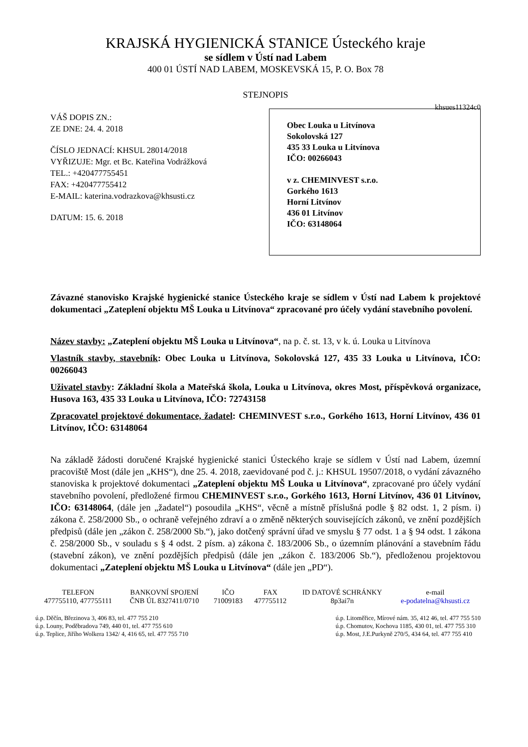KRAJSKÁ HYGIENICKÁ STANICE Ústeckého kraje
se sídlem v Ústí nad Labem
400 01 ÚSTÍ NAD LABEM, MOSKEVSKÁ 15, P. O. Box 78
STEJNOPIS
khsues11324c0
VÁŠ DOPIS ZN.:
ZE DNE: 24. 4. 2018
ČÍSLO JEDNACÍ: KHSUL 28014/2018
VYŘIZUJE: Mgr. et Bc. Kateřina Vodrážková
TEL.: +420477755451
FAX: +420477755412
E-MAIL: katerina.vodrazkova@khsusti.cz
DATUM: 15. 6. 2018
Obec Louka u Litvínova
Sokolovská 127
435 33 Louka u Litvínova
IČO: 00266043
v z. CHEMINVEST s.r.o.
Gorkého 1613
Horní Litvínov
436 01 Litvínov
IČO: 63148064
Závazné stanovisko Krajské hygienické stanice Ústeckého kraje se sídlem v Ústí nad Labem k projektové dokumentaci „Zateplení objektu MŠ Louka u Litvínova“ zpracované pro účely vydání stavebního povolení.
Název stavby: „Zateplení objektu MŠ Louka u Litvínova“, na p. č. st. 13, v k. ú. Louka u Litvínova
Vlastník stavby, stavebník: Obec Louka u Litvínova, Sokolovská 127, 435 33 Louka u Litvínova, IČO: 00266043
Uživatel stavby: Základní škola a Mateřská škola, Louka u Litvínova, okres Most, příspěvková organizace, Husova 163, 435 33 Louka u Litvínova, IČO: 72743158
Zpracovatel projektové dokumentace, žadatel: CHEMINVEST s.r.o., Gorkého 1613, Horní Litvínov, 436 01 Litvínov, IČO: 63148064
Na základě žádosti doručené Krajské hygienické stanici Ústeckého kraje se sídlem v Ústí nad Labem, územní pracoviště Most (dále jen „KHS“), dne 25. 4. 2018, zaevidované pod č. j.: KHSUL 19507/2018, o vydání závazného stanoviska k projektové dokumentaci „Zateplení objektu MŠ Louka u Litvínova“, zpracované pro účely vydání stavebního povolení, předložené firmou CHEMINVEST s.r.o., Gorkého 1613, Horní Litvínov, 436 01 Litvínov, IČO: 63148064, (dále jen „žadatel“) posoudila „KHS“, věcně a místně příslušná podle § 82 odst. 1, 2 písm. i) zákona č. 258/2000 Sb., o ochraně veřejného zdraví a o změně některých souvisejících zákonů, ve znění pozdějších předpisů (dále jen „zákon č. 258/2000 Sb.“), jako dotčený správní úřad ve smyslu § 77 odst. 1 a § 94 odst. 1 zákona č. 258/2000 Sb., v souladu s § 4 odst. 2 písm. a) zákona č. 183/2006 Sb., o územním plánování a stavebním řádu (stavební zákon), ve znění pozdějších předpisů (dále jen „zákon č. 183/2006 Sb.“), předloženou projektovou dokumentaci „Zateplení objektu MŠ Louka u Litvínova“ (dále jen „PD“).
| TELEFON | BANKOVNÍ SPOJENÍ | IČO | FAX | ID DATOVÉ SCHRÁNKY | e-mail |
| 477755110, 477755111 | ČNB ÚL 8327411/0710 | 71009183 | 477755112 | 8p3ai7n | e-podatelna@khsusti.cz |
ú.p. Děčín, Březinova 3, 406 83, tel. 477 755 210
ú.p. Louny, Poděbradova 749, 440 01, tel. 477 755 610
ú.p. Teplice, Jiřího Wolkera 1342/ 4, 416 65, tel. 477 755 710
ú.p. Litoměřice, Mírové nám. 35, 412 46, tel. 477 755 510
ú.p. Chomutov, Kochova 1185, 430 01, tel. 477 755 310
ú.p. Most, J.E.Purkyně 270/5, 434 64, tel. 477 755 410